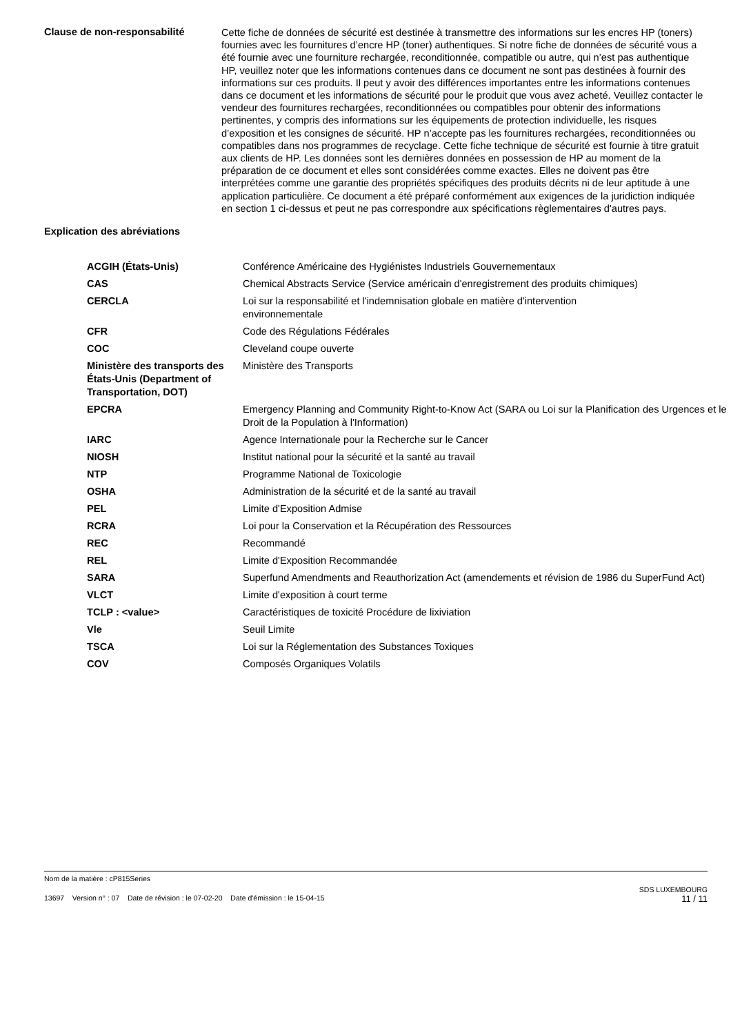Clause de non-responsabilité
Cette fiche de données de sécurité est destinée à transmettre des informations sur les encres HP (toners) fournies avec les fournitures d’encre HP (toner) authentiques. Si notre fiche de données de sécurité vous a été fournie avec une fourniture rechargée, reconditionnée, compatible ou autre, qui n’est pas authentique HP, veuillez noter que les informations contenues dans ce document ne sont pas destinées à fournir des informations sur ces produits. Il peut y avoir des différences importantes entre les informations contenues dans ce document et les informations de sécurité pour le produit que vous avez acheté. Veuillez contacter le vendeur des fournitures rechargées, reconditionnées ou compatibles pour obtenir des informations pertinentes, y compris des informations sur les équipements de protection individuelle, les risques d’exposition et les consignes de sécurité. HP n’accepte pas les fournitures rechargées, reconditionnées ou compatibles dans nos programmes de recyclage. Cette fiche technique de sécurité est fournie à titre gratuit aux clients de HP. Les données sont les dernières données en possession de HP au moment de la préparation de ce document et elles sont considérées comme exactes. Elles ne doivent pas être interprétées comme une garantie des propriétés spécifiques des produits décrits ni de leur aptitude à une application particulière. Ce document a été préparé conformément aux exigences de la juridiction indiquée en section 1 ci-dessus et peut ne pas correspondre aux spécifications règlementaires d'autres pays.
Explication des abréviations
| ACGIH (États-Unis) | Conférence Américaine des Hygiénistes Industriels Gouvernementaux |
| CAS | Chemical Abstracts Service (Service américain d'enregistrement des produits chimiques) |
| CERCLA | Loi sur la responsabilité et l'indemnisation globale en matière d'intervention environnementale |
| CFR | Code des Régulations Fédérales |
| COC | Cleveland coupe ouverte |
| Ministère des transports des États-Unis (Department of Transportation, DOT) | Ministère des Transports |
| EPCRA | Emergency Planning and Community Right-to-Know Act (SARA ou Loi sur la Planification des Urgences et le Droit de la Population à l'Information) |
| IARC | Agence Internationale pour la Recherche sur le Cancer |
| NIOSH | Institut national pour la sécurité et la santé au travail |
| NTP | Programme National de Toxicologie |
| OSHA | Administration de la sécurité et de la santé au travail |
| PEL | Limite d'Exposition Admise |
| RCRA | Loi pour la Conservation et la Récupération des Ressources |
| REC | Recommandé |
| REL | Limite d'Exposition Recommandée |
| SARA | Superfund Amendments and Reauthorization Act (amendements et révision de 1986 du SuperFund Act) |
| VLCT | Limite d'exposition à court terme |
| TCLP : <value> | Caractéristiques de toxicité Procédure de lixiviation |
| Vle | Seuil Limite |
| TSCA | Loi sur la Réglementation des Substances Toxiques |
| COV | Composés Organiques Volatils |
Nom de la matière : cP815Series
13697 Version n° : 07 Date de révision : le 07-02-20 Date d'émission : le 15-04-15 SDS LUXEMBOURG
11 / 11